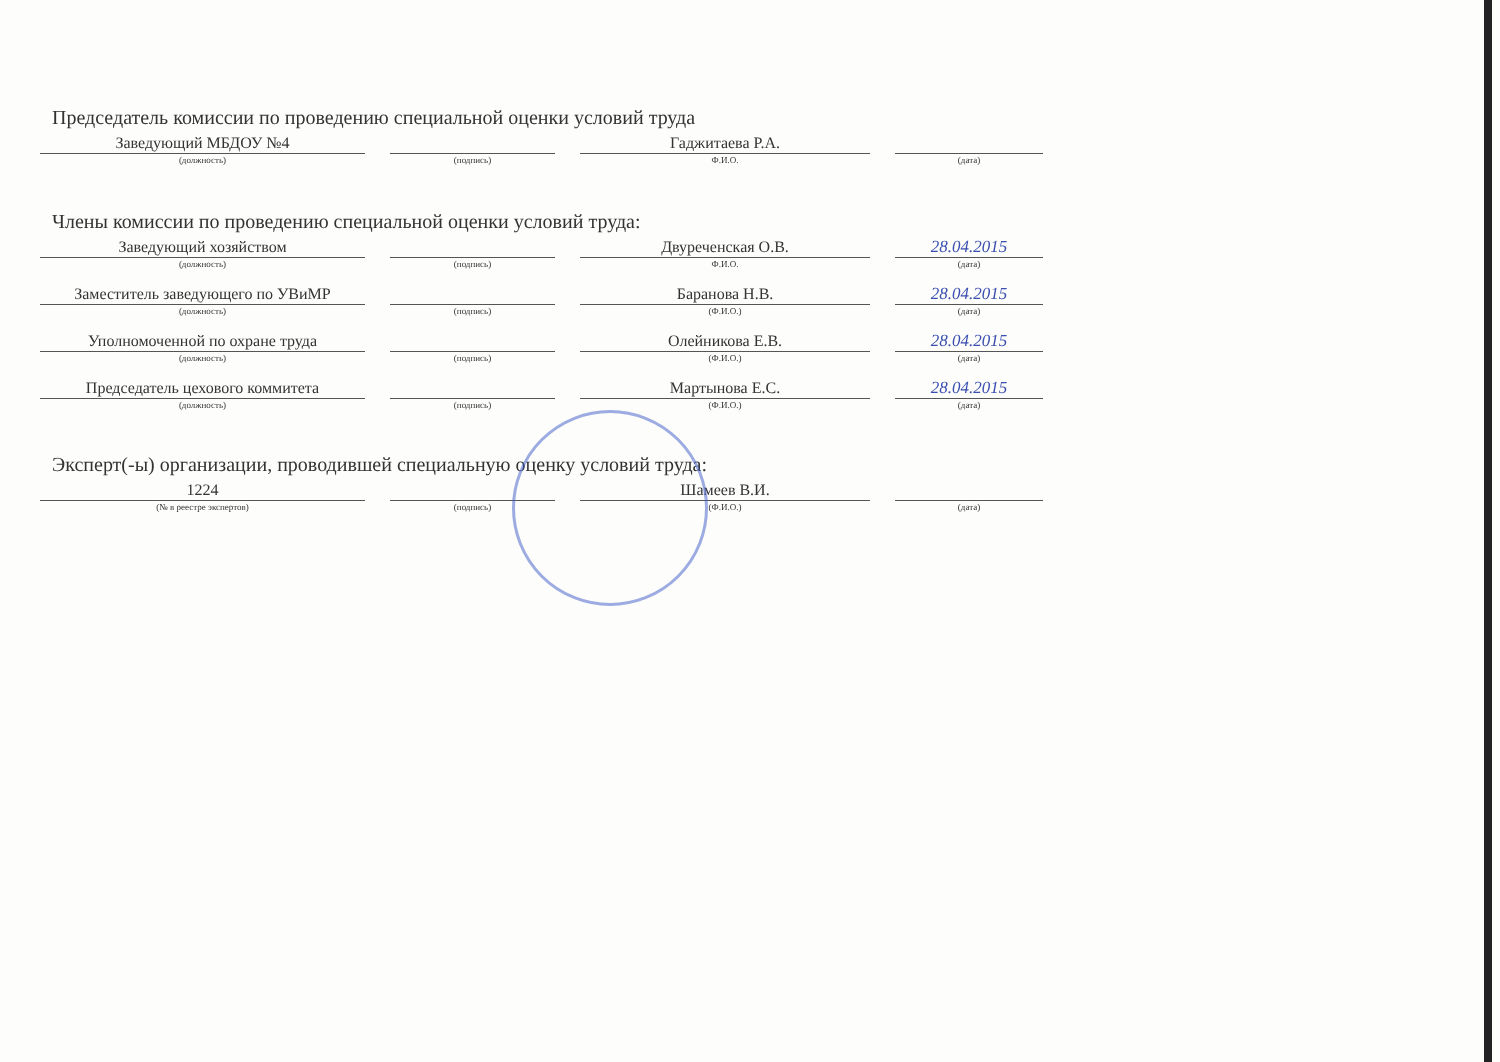Председатель комиссии по проведению специальной оценки условий труда
Заведующий МБДОУ №4
(должность)
(подпись)
Гаджитаева Р.А.
Ф.И.О.
(дата)
Члены комиссии по проведению специальной оценки условий труда:
Заведующий хозяйством
(должность)
(подпись)
Двуреченская О.В.
Ф.И.О.
28.04.2015
(дата)
Заместитель заведующего по УВиМР
(должность)
(подпись)
Баранова Н.В.
(Ф.И.О.)
28.04.2015
(дата)
Уполномоченной по охране труда
(должность)
(подпись)
Олейникова Е.В.
(Ф.И.О.)
28.04.2015
(дата)
Председатель цехового коммитета
(должность)
(подпись)
Мартынова Е.С.
(Ф.И.О.)
28.04.2015
(дата)
Эксперт(-ы) организации, проводившей специальную оценку условий труда:
1224
(№ в реестре экспертов)
(подпись)
Шамеев В.И.
(Ф.И.О.)
(дата)